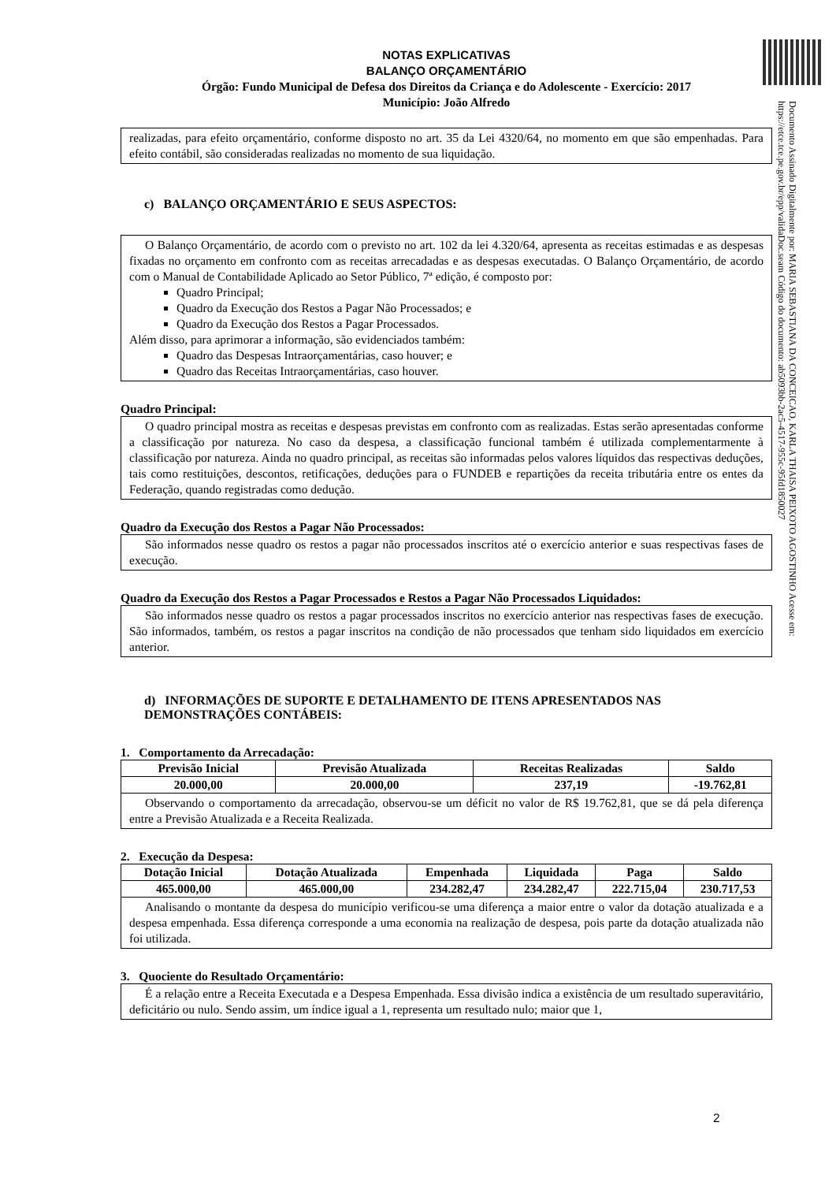NOTAS EXPLICATIVAS
BALANÇO ORÇAMENTÁRIO
Órgão: Fundo Municipal de Defesa dos Direitos da Criança e do Adolescente - Exercício: 2017
Município: João Alfredo
realizadas, para efeito orçamentário, conforme disposto no art. 35 da Lei 4320/64, no momento em que são empenhadas. Para efeito contábil, são consideradas realizadas no momento de sua liquidação.
c) BALANÇO ORÇAMENTÁRIO E SEUS ASPECTOS:
O Balanço Orçamentário, de acordo com o previsto no art. 102 da lei 4.320/64, apresenta as receitas estimadas e as despesas fixadas no orçamento em confronto com as receitas arrecadadas e as despesas executadas. O Balanço Orçamentário, de acordo com o Manual de Contabilidade Aplicado ao Setor Público, 7ª edição, é composto por:
Quadro Principal;
Quadro da Execução dos Restos a Pagar Não Processados; e
Quadro da Execução dos Restos a Pagar Processados.
Além disso, para aprimorar a informação, são evidenciados também:
Quadro das Despesas Intraorçamentárias, caso houver; e
Quadro das Receitas Intraorçamentárias, caso houver.
Quadro Principal:
O quadro principal mostra as receitas e despesas previstas em confronto com as realizadas. Estas serão apresentadas conforme a classificação por natureza. No caso da despesa, a classificação funcional também é utilizada complementarmente à classificação por natureza. Ainda no quadro principal, as receitas são informadas pelos valores líquidos das respectivas deduções, tais como restituições, descontos, retificações, deduções para o FUNDEB e repartições da receita tributária entre os entes da Federação, quando registradas como dedução.
Quadro da Execução dos Restos a Pagar Não Processados:
São informados nesse quadro os restos a pagar não processados inscritos até o exercício anterior e suas respectivas fases de execução.
Quadro da Execução dos Restos a Pagar Processados e Restos a Pagar Não Processados Liquidados:
São informados nesse quadro os restos a pagar processados inscritos no exercício anterior nas respectivas fases de execução. São informados, também, os restos a pagar inscritos na condição de não processados que tenham sido liquidados em exercício anterior.
d) INFORMAÇÕES DE SUPORTE E DETALHAMENTO DE ITENS APRESENTADOS NAS DEMONSTRAÇÕES CONTÁBEIS:
1. Comportamento da Arrecadação:
| Previsão Inicial | Previsão Atualizada | Receitas Realizadas | Saldo |
| --- | --- | --- | --- |
| 20.000,00 | 20.000,00 | 237,19 | -19.762,81 |
Observando o comportamento da arrecadação, observou-se um déficit no valor de R$ 19.762,81, que se dá pela diferença entre a Previsão Atualizada e a Receita Realizada.
2. Execução da Despesa:
| Dotação Inicial | Dotação Atualizada | Empenhada | Liquidada | Paga | Saldo |
| --- | --- | --- | --- | --- | --- |
| 465.000,00 | 465.000,00 | 234.282,47 | 234.282,47 | 222.715,04 | 230.717,53 |
Analisando o montante da despesa do município verificou-se uma diferença a maior entre o valor da dotação atualizada e a despesa empenhada. Essa diferença corresponde a uma economia na realização de despesa, pois parte da dotação atualizada não foi utilizada.
3. Quociente do Resultado Orçamentário:
É a relação entre a Receita Executada e a Despesa Empenhada. Essa divisão indica a existência de um resultado superavitário, deficitário ou nulo. Sendo assim, um índice igual a 1, representa um resultado nulo; maior que 1,
Documento Assinado Digitalmente por: MARIA SEBASTIANA DA CONCEICAO, KARLA THAISA PEIXOTO AGOSTINHO Acesse em: https://etce.tce.pe.gov.br/epp/validaDoc.seam Código do documento: ab5093bb-2ac5-4517-955c-95fd1850027
2